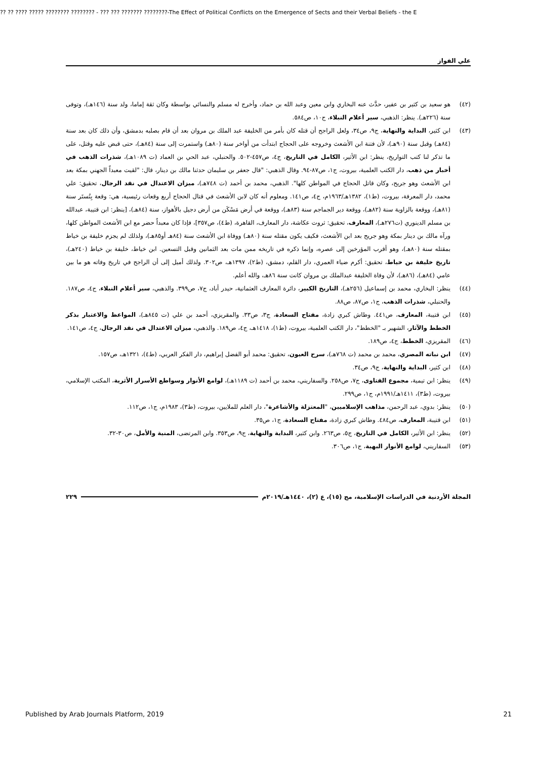?? ?? ???? ????? ???????? ???????? - ??? ??? ??????? ????????-The Effect of Political Conflicts on the Emergence of Sects and their Verbal Beliefs - the E
علي الفواز
(٤٢) هو سعيد بن كثير بن عفير، حدَّث عنه البخاري وابن معين وعبد الله بن حماد، وأخرج له مسلم والنسائي بواسطة وكان ثقة إماما، ولد سنة (١٤٦هـ)، وتوفى سنة (٢٢٦هـ). ينظر: الذهبي، سير أعلام النبلاء، ج١٠، ص٥٨٤.
(٤٣) ابن كثير، البداية والنهاية، ج٩، ص٣٤، ولعل الراجح أن قتله كان بأمر من الخليفة عبد الملك بن مروان بعد أن قام بصلبه بدمشق، وأن ذلك كان بعد سنة (٨٤هـ) وقبل سنة (٩٠هـ)، لأن فتنة ابن الأشعث وخروجه على الحجاج ابتدأت من أواخر سنة (٨٠هـ) واستمرت إلى سنة (٨٤هـ)، حتى قبض عليه وقتل، على ما تذكر لنا كتب التواريخ، ينظر: ابن الأثير، الكامل في التاريخ، ج٤، ص٤٥٧-٥٠٢. والحنبلي، عبد الحي بن العماد (ت ١٠٨٩هـ)، شذرات الذهب في أخبار من ذهب، دار الكتب العلمية، بيروت، ج١، ص٨٧-٩٤. وقال الذهبي: "قال جعفر بن سليمان حدثنا مالك بن دينار، قال: "لقيت معبداً الجهني بمكة بعد ابن الأشعث وهو جريح، وكان قاتل الحجاج في المواطن كلها". الذهبي، محمد بن أحمد (ت ٧٤٨هـ)، ميزان الاعتدال في نقد الرجال، تحقيق: علي محمد، دار المعرفة، بيروت، (ط١)، ١٣٨٢هـ/١٩٦٣م، ج٤، ص١٤١. ومعلوم أنه كان لابن الأشعث في قتال الحجاج أربع وقعات رئيسية، هي: وقعة بِتُستَر سنة (٨١هـ)، ووقعة بالزاوية سنة (٨٢هـ)، ووقعة دير الجماجم سنة (٨٣هـ)، ووقعة في أرض مَسْكَن من أرض دجيل بالأهواز، سنة (٨٤هـ)، [ينظر: ابن قتيبة، عبدالله بن مسلم الدينوري (ت٢٧٦هـ)، المعارف، تحقيق: ثروت عكاشة، دار المعارف، القاهرة، (ط٤)، ص٣٥٧]، فإذا كان معبداً حضر مع ابن الأشعث المواطن كلها، ورآه مالك بن دينار بمكة وهو جريح بعد ابن الأشعث، فكيف يكون مقتله سنة (٨٠هـ) ووفاة ابن الأشعث سنة (٨٤هـ أو٨٥هـ)، ولذلك لم يجزم خليفة بن خياط بمقتله سنة (٨٠هـ)، وهو أقرب المؤرخين إلى عصره، وإنما ذكره في تاريخه ممن مات بعد الثمانين وقبل التسعين. ابن خياط، خليفة بن خياط (٢٤٠هـ)، تاريخ خليفة بن خياط، تحقيق: أكرم ضياء العمري، دار القلم، دمشق، (ط٢)، ١٣٩٧هـ، ص٣٠٢. ولذلك أميل إلى أن الراجح في تاريخ وفاته هو ما بين عامي (٨٤هـ)، (٨٦هـ)، لأن وفاة الخليفة عبدالملك بن مروان كانت سنة ٨٦هـ، والله أعلم.
(٤٤) ينظر: البخاري، محمد بن إسماعيل (٢٥٦هـ)، التاريخ الكبير، دائرة المعارف العثمانية، حيدر أباد، ج٧، ص٣٩٩. والذهبي، سير أعلام النبلاء، ج٤، ص١٨٧. والحنبلي، شذرات الذهب، ج١، ص٨٧، ص٨٨.
(٤٥) ابن قتيبة، المعارف، ص٤٤١. وطاش كبري زادة، مفتاح السعادة، ج٣، ص٣٣. والمقريزي، أحمد بن علي (ت ٨٤٥هـ)، المواعظ والاعتبار بذكر الخطط والآثار، الشهير بـ "الخطط"، دار الكتب العلمية، بيروت، (ط١)، ١٤١٨هـ، ج٤، ص١٨٩. والذهبي، ميزان الاعتدال في نقد الرجال، ج٤، ص١٤١.
(٤٦) المقريزي، الخطط، ج٤، ص١٨٩.
(٤٧) ابن نباته المصري، محمد بن محمد (ت ٧٦٨هـ)، سرح العيون، تحقيق: محمد أبو الفضل إبراهيم، دار الفكر العربي، (ط٤)، ١٣٢١هـ، ص١٥٧.
(٤٨) ابن كثير، البداية والنهاية، ج٩، ص٣٤.
(٤٩) ينظر: ابن تيمية، مجموع الفتاوى، ج٧، ص٢٥٨. والسفاريني، محمد بن أحمد (ت ١١٨٩هـ)، لوامع الأنوار وسواطع الأسرار الأثرية، المكتب الإسلامي، بيروت، (ط٣)، ١٤١١هـ/١٩٩١م، ج١، ص٢٩٩.
(٥٠) ينظر: بدوي، عبد الرحمن، مذاهب الإسلاميين، "المعتزلة والأشاعرة"، دار العلم للملايين، بيروت، (ط٣)، ١٩٨٣م، ج١، ص١١٢.
(٥١) ابن قتيبة، المعارف، ص٤٨٤. وطاش كبري زادة، مفتاح السعادة، ج١، ص٣٥.
(٥٢) ينظر: ابن الأثير، الكامل في التاريخ، ج٥، ص٢٦٣. وابن كثير، البداية والنهاية، ج٩، ص٣٥٣. وابن المرتضى، المنية والأمل، ص٣٠-٣٢.
(٥٣) السفاريني، لوامع الأنوار البهية، ج١، ص٣٠٦.
المجلة الأردنية في الدراسات الإسلامية، مج (١٥)، ع (٢)، ١٤٤٠هـ/٢٠١٩م ٢٢٩
Published by Arab Journals Platform, 2019 21